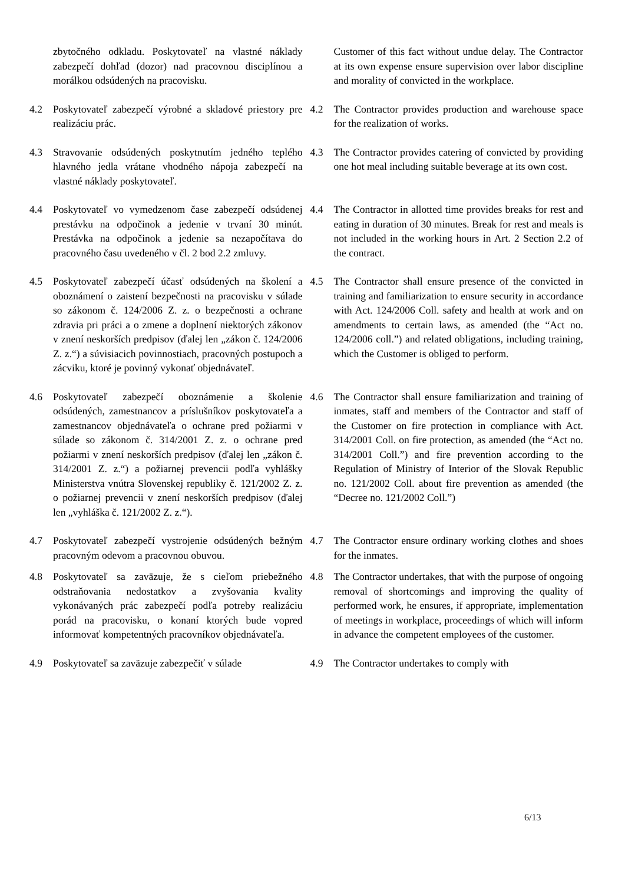zbytočného odkladu. Poskytovateľ na vlastné náklady zabezpečí dohľad (dozor) nad pracovnou disciplínou a morálkou odsúdených na pracovisku.
Customer of this fact without undue delay. The Contractor at its own expense ensure supervision over labor discipline and morality of convicted in the workplace.
4.2 Poskytovateľ zabezpečí výrobné a skladové priestory pre realizáciu prác.
4.2 The Contractor provides production and warehouse space for the realization of works.
4.3 Stravovanie odsúdených poskytnutím jedného teplého hlavného jedla vrátane vhodného nápoja zabezpečí na vlastné náklady poskytovateľ.
4.3 The Contractor provides catering of convicted by providing one hot meal including suitable beverage at its own cost.
4.4 Poskytovateľ vo vymedzenom čase zabezpečí odsúdenej prestávku na odpočinok a jedenie v trvaní 30 minút. Prestávka na odpočinok a jedenie sa nezapočítava do pracovného času uvedeného v čl. 2 bod 2.2 zmluvy.
4.4 The Contractor in allotted time provides breaks for rest and eating in duration of 30 minutes. Break for rest and meals is not included in the working hours in Art. 2 Section 2.2 of the contract.
4.5 Poskytovateľ zabezpečí účasť odsúdených na školení a oboznámení o zaistení bezpečnosti na pracovisku v súlade so zákonom č. 124/2006 Z. z. o bezpečnosti a ochrane zdravia pri práci a o zmene a doplnení niektorých zákonov v znení neskorších predpisov (ďalej len „zákon č. 124/2006 Z. z.“) a súvisiacich povinnostiach, pracovných postupoch a zácviku, ktoré je povinný vykonať objednávateľ.
4.5 The Contractor shall ensure presence of the convicted in training and familiarization to ensure security in accordance with Act. 124/2006 Coll. safety and health at work and on amendments to certain laws, as amended (the “Act no. 124/2006 coll.”) and related obligations, including training, which the Customer is obliged to perform.
4.6 Poskytovateľ zabezpečí oboznámenie a školenie odsúdených, zamestnancov a príslušníkov poskytovateľa a zamestnancov objednávateľa o ochrane pred požiarmi v súlade so zákonom č. 314/2001 Z. z. o ochrane pred požiarmi v znení neskorších predpisov (ďalej len „zákon č. 314/2001 Z. z.“) a požiarnej prevencii podľa vyhlášky Ministerstva vnútra Slovenskej republiky č. 121/2002 Z. z. o požiarnej prevencii v znení neskorších predpisov (ďalej len „vyhláška č. 121/2002 Z. z.“).
4.6 The Contractor shall ensure familiarization and training of inmates, staff and members of the Contractor and staff of the Customer on fire protection in compliance with Act. 314/2001 Coll. on fire protection, as amended (the “Act no. 314/2001 Coll.”) and fire prevention according to the Regulation of Ministry of Interior of the Slovak Republic no. 121/2002 Coll. about fire prevention as amended (the “Decree no. 121/2002 Coll.”)
4.7 Poskytovateľ zabezpečí vystrojenie odsúdených bežným pracovným odevom a pracovnou obuvou.
4.7 The Contractor ensure ordinary working clothes and shoes for the inmates.
4.8 Poskytovateľ sa zaväzuje, že s cieľom priebežného odstraňovania nedostatkov a zvyšovania kvality vykonávaných prác zabezpečí podľa potreby realizáciu porád na pracovisku, o konaní ktorých bude vopred informovať kompetentných pracovníkov objednávateľa.
4.8 The Contractor undertakes, that with the purpose of ongoing removal of shortcomings and improving the quality of performed work, he ensures, if appropriate, implementation of meetings in workplace, proceedings of which will inform in advance the competent employees of the customer.
4.9 Poskytovateľ sa zaväzuje zabezpečiť v súlade
4.9 The Contractor undertakes to comply with
6/13